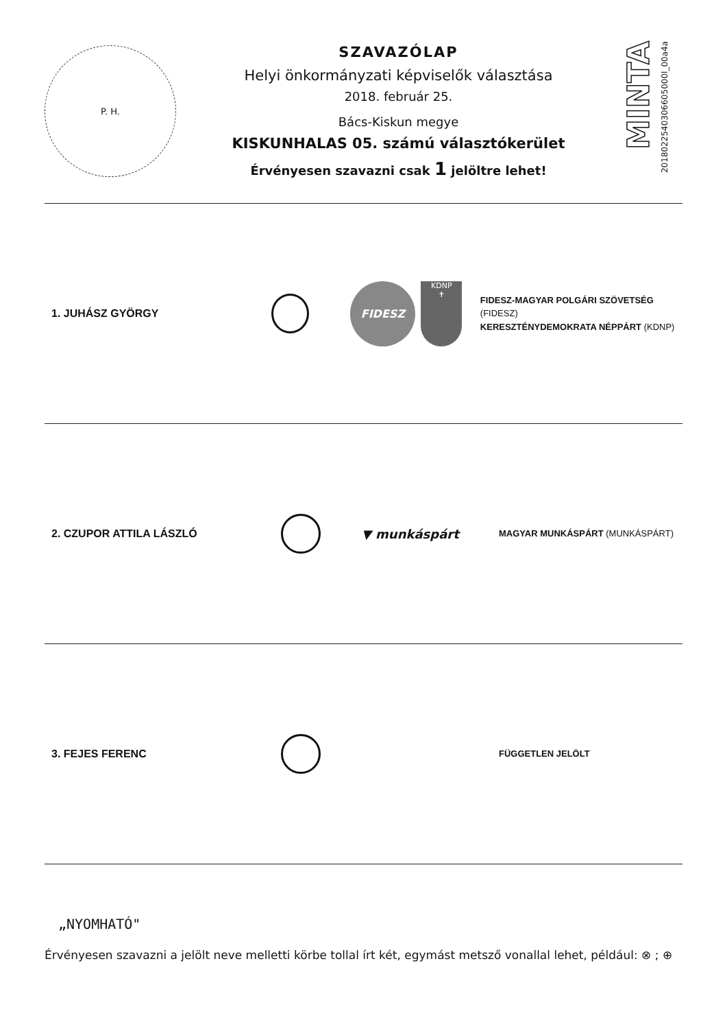P. H.
SZAVAZÓLAP
Helyi önkormányzati képviselők választása
2018. február 25.
Bács-Kiskun megye
KISKUNHALAS 05. számú választókerület
Érvényesen szavazni csak 1 jelöltre lehet!
MINTA
2018022540306605000l_00a4a
1. JUHÁSZ GYÖRGY
FIDESZ
KDNP
✝
FIDESZ-MAGYAR POLGÁRI SZÖVETSÉG (FIDESZ)
KERESZTÉNYDEMOKRATA NÉPPÁRT (KDNP)
2. CZUPOR ATTILA LÁSZLÓ
▼ munkáspárt
MAGYAR MUNKÁSPÁRT (MUNKÁSPÁRT)
3. FEJES FERENC
FÜGGETLEN JELÖLT
„NYOMHATÓ"
Érvényesen szavazni a jelölt neve melletti körbe tollal írt két, egymást metsző vonallal lehet, például: ⊗ ; ⊕